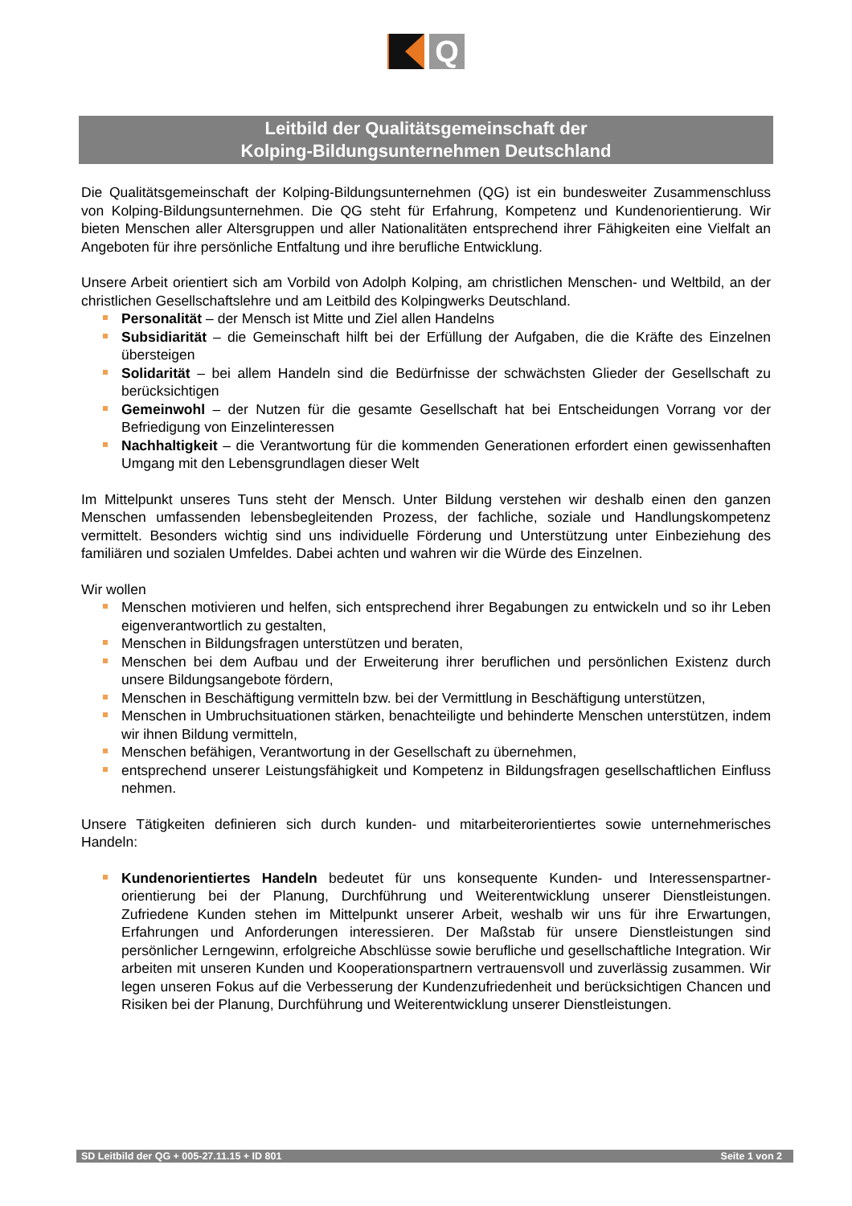Q
Leitbild der Qualitätsgemeinschaft der
Kolping-Bildungsunternehmen Deutschland
Die Qualitätsgemeinschaft der Kolping-Bildungsunternehmen (QG) ist ein bundesweiter Zusammenschluss von Kolping-Bildungsunternehmen. Die QG steht für Erfahrung, Kompetenz und Kundenorientierung. Wir bieten Menschen aller Altersgruppen und aller Nationalitäten entsprechend ihrer Fähigkeiten eine Vielfalt an Angeboten für ihre persönliche Entfaltung und ihre berufliche Entwicklung.
Unsere Arbeit orientiert sich am Vorbild von Adolph Kolping, am christlichen Menschen- und Weltbild, an der christlichen Gesellschaftslehre und am Leitbild des Kolpingwerks Deutschland.
Personalität – der Mensch ist Mitte und Ziel allen Handelns
Subsidiarität – die Gemeinschaft hilft bei der Erfüllung der Aufgaben, die die Kräfte des Einzelnen übersteigen
Solidarität – bei allem Handeln sind die Bedürfnisse der schwächsten Glieder der Gesellschaft zu berücksichtigen
Gemeinwohl – der Nutzen für die gesamte Gesellschaft hat bei Entscheidungen Vorrang vor der Befriedigung von Einzelinteressen
Nachhaltigkeit – die Verantwortung für die kommenden Generationen erfordert einen gewissenhaften Umgang mit den Lebensgrundlagen dieser Welt
Im Mittelpunkt unseres Tuns steht der Mensch. Unter Bildung verstehen wir deshalb einen den ganzen Menschen umfassenden lebensbegleitenden Prozess, der fachliche, soziale und Handlungskompetenz vermittelt. Besonders wichtig sind uns individuelle Förderung und Unterstützung unter Einbeziehung des familiären und sozialen Umfeldes. Dabei achten und wahren wir die Würde des Einzelnen.
Wir wollen
Menschen motivieren und helfen, sich entsprechend ihrer Begabungen zu entwickeln und so ihr Leben eigenverantwortlich zu gestalten,
Menschen in Bildungsfragen unterstützen und beraten,
Menschen bei dem Aufbau und der Erweiterung ihrer beruflichen und persönlichen Existenz durch unsere Bildungsangebote fördern,
Menschen in Beschäftigung vermitteln bzw. bei der Vermittlung in Beschäftigung unterstützen,
Menschen in Umbruchsituationen stärken, benachteiligte und behinderte Menschen unterstützen, indem wir ihnen Bildung vermitteln,
Menschen befähigen, Verantwortung in der Gesellschaft zu übernehmen,
entsprechend unserer Leistungsfähigkeit und Kompetenz in Bildungsfragen gesellschaftlichen Einfluss nehmen.
Unsere Tätigkeiten definieren sich durch kunden- und mitarbeiterorientiertes sowie unternehmerisches Handeln:
Kundenorientiertes Handeln bedeutet für uns konsequente Kunden- und Interessenspartner-orientierung bei der Planung, Durchführung und Weiterentwicklung unserer Dienstleistungen. Zufriedene Kunden stehen im Mittelpunkt unserer Arbeit, weshalb wir uns für ihre Erwartungen, Erfahrungen und Anforderungen interessieren. Der Maßstab für unsere Dienstleistungen sind persönlicher Lerngewinn, erfolgreiche Abschlüsse sowie berufliche und gesellschaftliche Integration. Wir arbeiten mit unseren Kunden und Kooperationspartnern vertrauensvoll und zuverlässig zusammen. Wir legen unseren Fokus auf die Verbesserung der Kundenzufriedenheit und berücksichtigen Chancen und Risiken bei der Planung, Durchführung und Weiterentwicklung unserer Dienstleistungen.
SD Leitbild der QG + 005-27.11.15 + ID 801 Seite 1 von 2